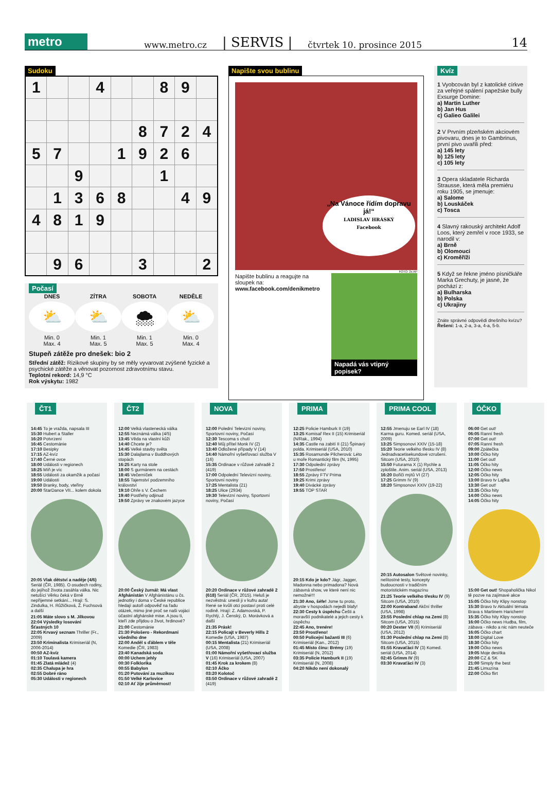metro www.metro.cz | SERVIS | čtvrtek 10. prosince 2015 14
Sudoku
| 1 | | | 4 | | | 8 | 9 | |
| | | | | | 8 | 7 | 2 | 4 |
| 5 | 7 | | | 1 | 9 | 2 | 6 | |
| | | 9 | | | | 1 | | |
| | 1 | 3 | 6 | 8 | | | 4 | 9 |
| 4 | 8 | 1 | 9 | | | | | |
| | 9 | 6 | | | 3 | | | 2 |
Počasí
DNES
⛅
Min. 0
Max. 4
ZÍTRA
⛅
Min. 1
Max. 5
SOBOTA
🌨
Min. 1
Max. 5
NEDĚLE
⛅
Min. 0
Max. 4
Stupeň zátěže pro dnešek: bio 2
Střední zátěž: Rizikové skupiny by se měly vyvarovat zvýšené fyzické a psychické zátěže a věnovat pozornost zdravotnímu stavu.
Teplotní rekord: 14,9 °C
Rok výskytu: 1982
Napište svou bublinu
„Na Vánoce řídím dopravu já!“
LADISLAV HRÁSKÝ
Facebook
FOTO: 2x AP
Napište bublinu a reagujte na sloupek na:
www.facebook.com/denikmetro
Napadá vás vtipný popisek?
Kvíz
1 Vyobcován byl z katolické církve za veřejné spálení papežske bully Exsurge Domine:
a) Martin Luther
b) Jan Hus
c) Galieo Galilei
2 V Prvním plzeňském akciovém pivovaru, dnes je to Gambrinus, první pivo uvařili před:
a) 145 lety
b) 125 lety
c) 105 lety
3 Opera skladatele Richarda Strausse, která měla premiéru roku 1905, se jmenuje:
a) Salome
b) Louskáček
c) Tosca
4 Slavný rakouský architekt Adolf Loos, který zemřel v roce 1933, se narodil v:
a) Brně
b) Olomouci
c) Kroměříži
5 Když se řekne jméno písničkáře Marka Grechuty, je jasné, že pochází z:
a) Bulharska
b) Polska
c) Ukrajiny
Znáte správné odpovědi dnešního kvízu? Řešení: 1-a, 2-a, 3-a, 4-a, 5-b.
ČT1
14:45 To je vražda, napsala III
15:30 Hubert a Staller
16:20 Potvrzení
16:45 Cestománie
17:10 Besipky
17:15 AZ-kvíz
17:40 Černé ovce
18:00 Události v regionech
18:25 Míň je víc
18:55 Události za okamžik a počasí
19:00 Události
19:50 Branky, body, vteřiny
20:00 StarDance VII... kolem dokola
20:05 Vlak dětství a naděje (4/6) Seriál (ČR, 1985). O osudech rodiny, do jejíhož života zasáhla válka. Nic netušící Věrku čeká v Brně nepříjemné setkání... Hrají: S. Zindulka, H. Růžičková, Ž. Fuchsová a další
21:05 Máte slovo s M. Jílkovou
22:04 Výsledky losování Šťastných 10
22:05 Krvavý seznam Thriller (Fr., 2009)
23:50 Kriminalista Krimiseriál (N, 2006-2014)
00:50 AZ-kvíz
01:10 Toulavá kamera
01:45 Zlatá mládež (4)
02:35 Chalupa je hra
02:55 Dobré ráno
05:30 Události v regionech
ČT2
12:00 Velká vlastenecká válka
12:55 Neznámá válka (4/5)
13:45 Věda na vlastní kůži
14:40 Chcete je?
14:45 Velké stavby světa
15:30 Dalajlama v Buddhových stopách
16:25 Karty na stole
18:00 S gurmánem na cestách
18:45 Večerníček
18:55 Tajemství podzemního království
19:10 Ohře s V. Čechem
19:40 Postřehy odjinud
19:50 Zprávy ve znakovém jazyce
20:00 Český žurnál: Má vlast Afghánistán V Afghánistánu u čs. jednotky i doma v České republice hledají autoři odpověď na řadu otázek, mimo jiné proč se naši vojáci účastní afghánské mise. A jsou ti, kteří zde přijdou o život, hrdinové?
21:00 Cestománie
21:30 Pološero - Rekordmani všedního dne
22:00 Anděl s ďáblem v těle Komedie (ČR, 1983)
23:40 Kanadská soda
00:00 Uchem jehly
00:30 Folklorika
00:55 Babylon
01:20 Putování za muzikou
01:50 Velké Karlovice
02:10 Ať žije průměrnost!
NOVA
12:00 Polední Televizní noviny, Sportovní noviny, Počasí
12:30 Tescoma s chutí
12:40 Můj přítel Monk IV (2)
13:40 Odložené případy V (14)
14:40 Námořní vyšetřovací služba V (16)
15:35 Ordinace v růžové zahradě 2 (419)
17:00 Odpolední Televizní noviny, Sportovní noviny
17:25 Mentalista (21)
18:25 Ulice (2934)
19:30 Televizní noviny, Sportovní noviny, Počasí
20:20 Ordinace v růžové zahradě 2 (618) Seriál (ČR, 2015). Heluš je nezvěstná: unesli ji v kufru auta! René se kvůli otci postaví proti celé rodině. Hrají: Z. Adamovská, P. Rychlý, J. Čenský, D. Morávková a další
21:35 Prásk!
22:15 Policajt v Beverly Hills 2 Komedie (USA, 1987)
00:15 Mentalista (21) Krimiseriál (USA, 2008)
01:00 Námořní vyšetřovací služba V (16) Krimiseriál (USA, 2007)
01:45 Krok za krokem (8)
02:10 Áčko
03:20 Kolotoč
03:50 Ordinace v růžové zahradě 2 (419)
PRIMA
12:25 Policie Hamburk II (19)
13:25 Komisař Rex II (15) Krimiseriál (N/Rak., 1994)
14:35 Castle na zabití II (21) Špinavý polda. Krimiseriál (USA, 2010)
15:35 Rosamunde Pilcherová: Léto u moře Romantický film (N, 1995)
17:30 Odpolední zprávy
17:50 Prostřeno!
18:55 Zprávy FTV Prima
19:25 Krimi zprávy
19:40 Divácké zprávy
19:55 TOP STAR
20:15 Kdo je kdo? Jágr, Jagger, Madonna nebo primadona? Nová zábavná show, ve které není nic nemožné!!!
21:30 Ano, šéfe! Jsme tu proto, abyste v hospodách nejedli blafy!
22:30 Cesty k úspěchu Češti a moravští podnikatelé a jejich cesty k úspěchu
22:45 Ano, trenére!
23:50 Prostřeno!
00:50 Policejní bažanti III (6) Krimiseriál (Kan., 2012)
01:45 Místo činu: Brémy (19) Krimiseriál (N, 2012)
03:35 Policie Hamburk II (19) Krimiseriál (N, 2008)
04:20 Nikdo není dokonalý
PRIMA COOL
12:55 Jmenuju se Earl IV (18) Karma guru. Komed. seriál (USA, 2009)
13:25 Simpsonovi XXIV (15-18)
15:20 Teorie velkého třesku IV (8) Jednadvacetisekundové vzrušení. Sitcom (USA, 2010)
15:50 Futurama X (1) Rychle a zploštile. Anim. seriál (USA, 2013)
16:20 Bořiči mýtů VI (27)
17:25 Grimm IV (9)
18:20 Simpsonovi XXIV (19-22)
20:15 Autosalon Světové novinky, nelítostné testy, koncepty budoucnosti v tradičním motoristickém magazínu
21:25 Teorie velkého třesku IV (9) Sitcom (USA, 2010)
22:00 Kontraband Akční thriller (USA, 1998)
23:55 Poslední chlap na Zemi (8) Sitcom (USA, 2015)
00:20 Dexter VII (6) Krimiseriál (USA, 2012)
01:30 Poslední chlap na Zemi (8) Sitcom (USA, 2015)
01:55 Kravaťáci IV (3) Komed. seriál (USA, 2014)
02:45 Grimm IV (9)
03:30 Kravaťáci IV (3)
ÓČKO
06:00 Get out!
06:05 Ranní fresh
07:00 Get out!
07:05 Ranní fresh
09:00 Zpátečka
10:00 Óčko hity
11:00 Get out!
11:05 Óčko hity
12:00 Óčko news
12:05 Óčko hity
13:00 Bravo tv Lajfka
13:30 Get out!
13:35 Óčko hity
14:00 Óčko news
14:05 Óčko hity
15:00 Get out! Shopaholička Nikol tě pozve na zajímavé akce
15:05 Óčko hity Klipy nonstop
15:30 Bravo tv Aktuální témata Brava s Martinem Harichem!
15:35 Óčko hity Klipy nonstop
16:00 Óčko news Hudba, film, zábava - nikdo a nic nám neuteče
16:05 Óčko chart
18:00 Digital Love
18:30 Óčko hity
19:00 Óčko news
19:05 Moje desítka
20:00 CZ & SK
21:00 Simply the best
21:45 Limuzína
22:00 Óčko flirt